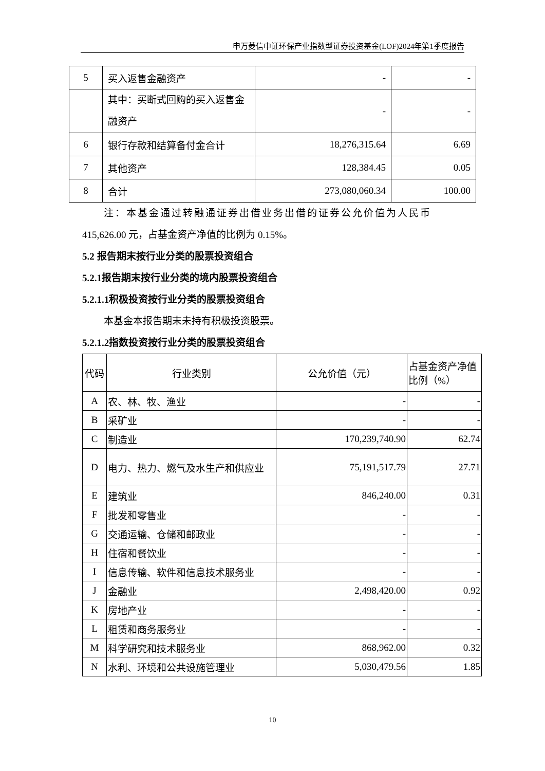申万菱信中证环保产业指数型证券投资基金(LOF)2024年第1季度报告
| 5 | 买入返售金融资产 | - | - |
| | 其中：买断式回购的买入返售金融资产 | - | - |
| 6 | 银行存款和结算备付金合计 | 18,276,315.64 | 6.69 |
| 7 | 其他资产 | 128,384.45 | 0.05 |
| 8 | 合计 | 273,080,060.34 | 100.00 |
注：本基金通过转融通证券出借业务出借的证券公允价值为人民币
415,626.00 元，占基金资产净值的比例为 0.15%。
5.2 报告期末按行业分类的股票投资组合
5.2.1报告期末按行业分类的境内股票投资组合
5.2.1.1积极投资按行业分类的股票投资组合
本基金本报告期末未持有积极投资股票。
5.2.1.2指数投资按行业分类的股票投资组合
| 代码 | 行业类别 | 公允价值（元） | 占基金资产净值比例（%） |
| --- | --- | --- | --- |
| A | 农、林、牧、渔业 | - | - |
| B | 采矿业 | - | - |
| C | 制造业 | 170,239,740.90 | 62.74 |
| D | 电力、热力、燃气及水生产和供应业 | 75,191,517.79 | 27.71 |
| E | 建筑业 | 846,240.00 | 0.31 |
| F | 批发和零售业 | - | - |
| G | 交通运输、仓储和邮政业 | - | - |
| H | 住宿和餐饮业 | - | - |
| I | 信息传输、软件和信息技术服务业 | - | - |
| J | 金融业 | 2,498,420.00 | 0.92 |
| K | 房地产业 | - | - |
| L | 租赁和商务服务业 | - | - |
| M | 科学研究和技术服务业 | 868,962.00 | 0.32 |
| N | 水利、环境和公共设施管理业 | 5,030,479.56 | 1.85 |
10